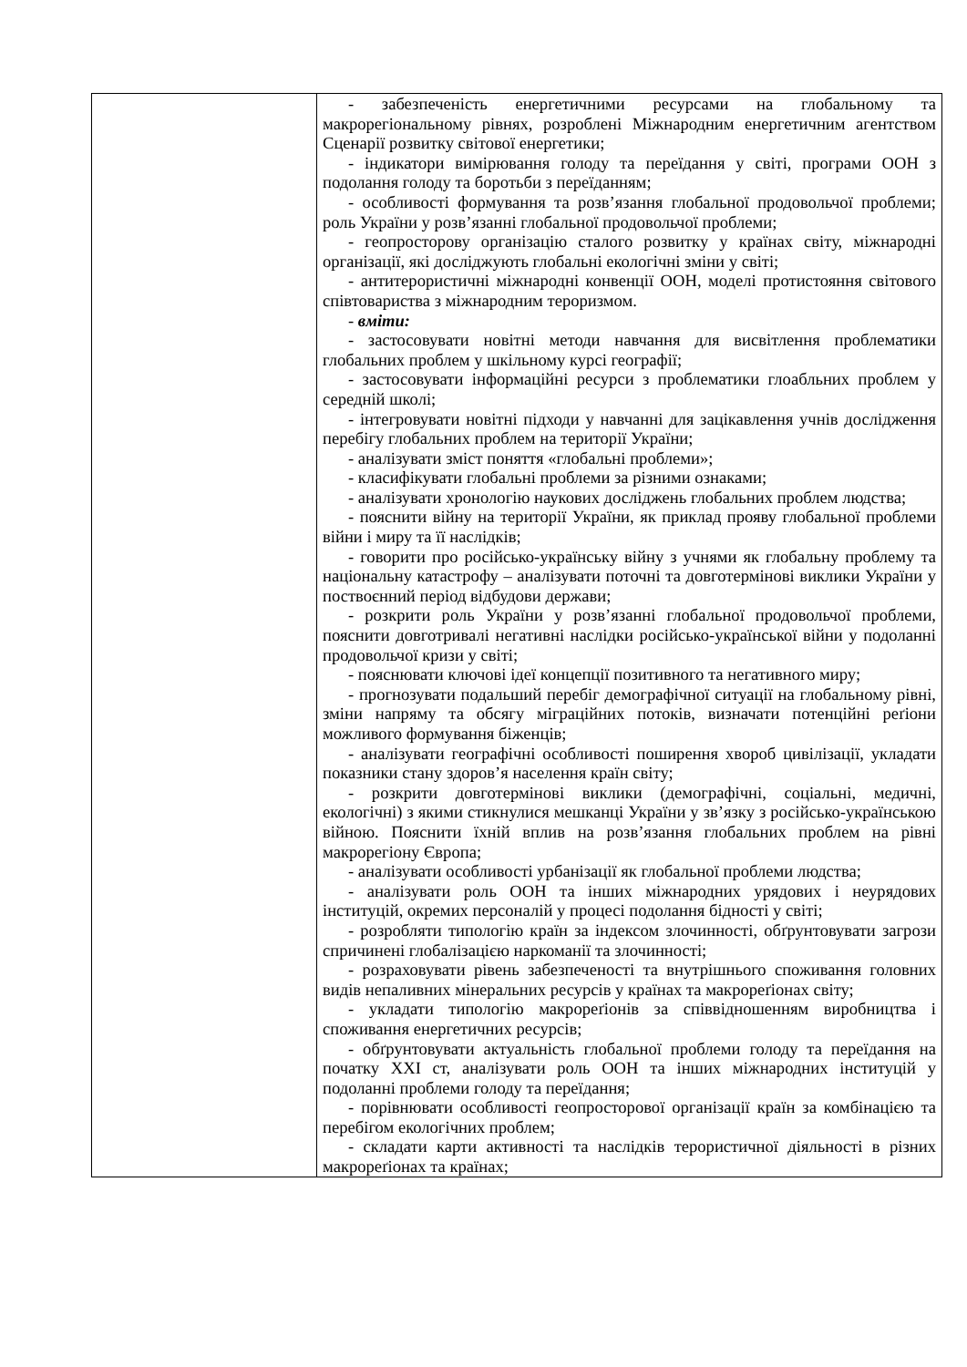| | - забезпеченість енергетичними ресурсами на глобальному та макрорегіональному рівнях, розроблені Міжнародним енергетичним агентством Сценарії розвитку світової енергетики; - індикатори вимірювання голоду та переїдання у світі, програми ООН з подолання голоду та боротьби з переїданням; - особливості формування та розв’язання глобальної продовольчої проблеми; роль України у розв’язанні глобальної продовольчої проблеми; - геопросторову організацію сталого розвитку у країнах світу, міжнародні організації, які досліджують глобальні екологічні зміни у світі; - антитерористичні міжнародні конвенції ООН, моделі протистояння світового співтовариства з міжнародним тероризмом. - вміти: - застосовувати новітні методи навчання для висвітлення проблематики глобальних проблем у шкільному курсі географії; - застосовувати інформаційні ресурси з проблематики глоабльних проблем у середній школі; - інтегровувати новітні підходи у навчанні для зацікавлення учнів дослідження перебігу глобальних проблем на території України; - аналізувати зміст поняття «глобальні проблеми»; - класифікувати глобальні проблеми за різними ознаками; - аналізувати хронологію наукових досліджень глобальних проблем людства; - пояснити війну на території України, як приклад прояву глобальної проблеми війни і миру та її наслідків; - говорити про російсько-українську війну з учнями як глобальну проблему та національну катастрофу – аналізувати поточні та довготермінові виклики України у поствоєнний період відбудови держави; - розкрити роль України у розв’язанні глобальної продовольчої проблеми, пояснити довготривалі негативні наслідки російсько-української війни у подоланні продовольчої кризи у світі; - пояснювати ключові ідеї концепції позитивного та негативного миру; - прогнозувати подальший перебіг демографічної ситуації на глобальному рівні, зміни напряму та обсягу міграційних потоків, визначати потенційні реґіони можливого формування біженців; - аналізувати географічні особливості поширення хвороб цивілізації, укладати показники стану здоров’я населення країн світу; - розкрити довготермінові виклики (демографічні, соціальні, медичні, екологічні) з якими стикнулися мешканці України у зв’язку з російсько-українською війною. Пояснити їхній вплив на розв’язання глобальних проблем на рівні макрорегіону Європа; - аналізувати особливості урбанізації як глобальної проблеми людства; - аналізувати роль ООН та інших міжнародних урядових і неурядових інституцій, окремих персоналій у процесі подолання бідності у світі; - розробляти типологію країн за індексом злочинності, обґрунтовувати загрози спричинені глобалізацією наркоманії та злочинності; - розраховувати рівень забезпеченості та внутрішнього споживання головних видів непаливних мінеральних ресурсів у країнах та макрореґіонах світу; - укладати типологію макрореґіонів за співвідношенням виробництва і споживання енергетичних ресурсів; - обґрунтовувати актуальність глобальної проблеми голоду та переїдання на початку ХХІ ст, аналізувати роль ООН та інших міжнародних інституцій у подоланні проблеми голоду та переїдання; - порівнювати особливості геопросторової організації країн за комбінацією та перебігом екологічних проблем; - складати карти активності та наслідків терористичної діяльності в різних макрореґіонах та країнах; |